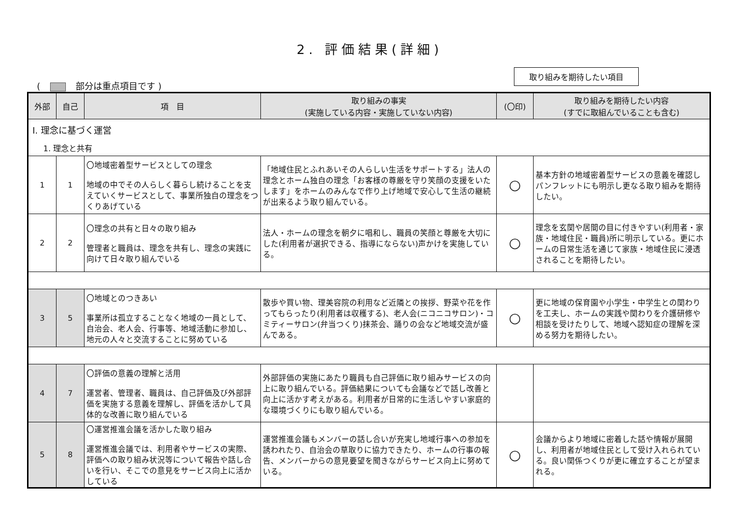2. 評価結果(詳細)
( 部分は重点項目です )
取り組みを期待したい項目
| 外部 | 自己 | 項 目 | 取り組みの事実 (実施している内容・実施していない内容) | (〇印) | 取り組みを期待したい内容 (すでに取組んでいることも含む) |
| --- | --- | --- | --- | --- | --- |
| Ⅰ. 理念に基づく運営 | | | | | |
| 1. 理念と共有 | | | | | |
| 1 | 1 | 〇地域密着型サービスとしての理念 地域の中でその人らしく暮らし続けることを支えていくサービスとして、事業所独自の理念をつくりあげている | 「地域住民とふれあいその人らしい生活をサポートする」法人の理念とホーム独自の理念「お客様の尊厳を守り笑顔の支援をいたします」をホームのみんなで作り上げ地域で安心して生活の継続が出来るよう取り組んでいる。 | ○ | 基本方針の地域密着型サービスの意義を確認しパンフレットにも明示し更なる取り組みを期待したい。 |
| 2 | 2 | 〇理念の共有と日々の取り組み 管理者と職員は、理念を共有し、理念の実践に向けて日々取り組んでいる | 法人・ホームの理念を朝夕に唱和し、職員の笑顔と尊厳を大切にした(利用者が選択できる、指導にならない)声かけを実施している。 | ○ | 理念を玄関や居間の目に付きやすい(利用者・家族・地域住民・職員)所に明示している。更にホームの日常生活を通じて家族・地域住民に浸透されることを期待したい。 |
| 3 | 5 | 〇地域とのつきあい 事業所は孤立することなく地域の一員として、自治会、老人会、行事等、地域活動に参加し、地元の人々と交流することに努めている | 散歩や買い物、理美容院の利用など近隣との挨拶、野菜や花を作ってもらったり(利用者は収穫する)、老人会(ニコニコサロン)・コミティーサロン(弁当つくり)抹茶会、踊りの会など地域交流が盛んである。 | ○ | 更に地域の保育園や小学生・中学生との関わりを工夫し、ホームの実践や関わりを介護研修や相談を受けたりして、地域へ認知症の理解を深める努力を期待したい。 |
| 4 | 7 | 〇評価の意義の理解と活用 運営者、管理者、職員は、自己評価及び外部評価を実施する意義を理解し、評価を活かして具体的な改善に取り組んでいる | 外部評価の実施にあたり職員も自己評価に取り組みサービスの向上に取り組んでいる。評価結果についても会議などで話し改善と向上に活かす考えがある。利用者が日常的に生活しやすい家庭的な環境づくりにも取り組んでいる。 | | |
| 5 | 8 | 〇運営推進会議を活かした取り組み 運営推進会議では、利用者やサービスの実際、評価への取り組み状況等について報告や話し合いを行い、そこでの意見をサービス向上に活かしている | 運営推進会議もメンバーの話し合いが充実し地域行事への参加を誘われたり、自治会の草取りに協力できたり、ホームの行事の報告、メンバーからの意見要望を聞きながらサービス向上に努めている。 | ○ | 会議からより地域に密着した話や情報が展開し、利用者が地域住民として受け入れられている。良い関係つくりが更に確立することが望まれる。 |